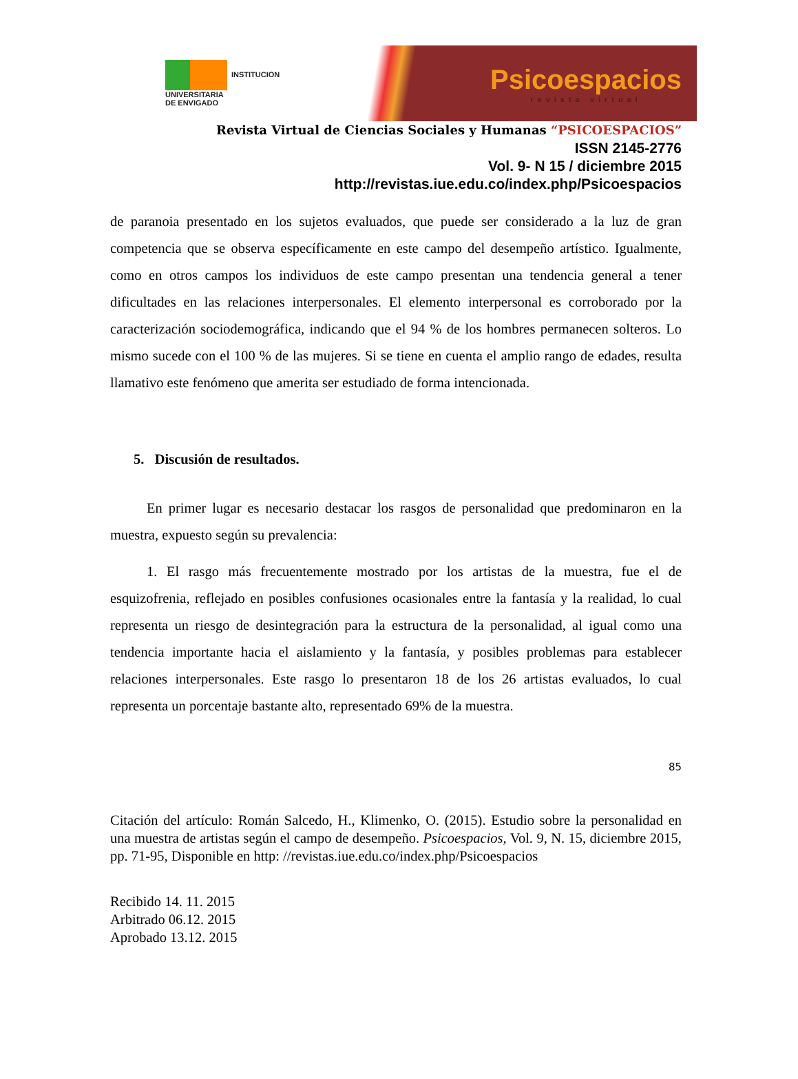INSTITUCION
UNIVERSITARIA
DE ENVIGADO
Psicoespacios
revista virtual
Revista Virtual de Ciencias Sociales y Humanas “PSICOESPACIOS”
ISSN 2145-2776
Vol. 9- N 15 / diciembre 2015
http://revistas.iue.edu.co/index.php/Psicoespacios
de paranoia presentado en los sujetos evaluados, que puede ser considerado a la luz de gran competencia que se observa específicamente en este campo del desempeño artístico. Igualmente, como en otros campos los individuos de este campo presentan una tendencia general a tener dificultades en las relaciones interpersonales. El elemento interpersonal es corroborado por la caracterización sociodemográfica, indicando que el 94 % de los hombres permanecen solteros. Lo mismo sucede con el 100 % de las mujeres. Si se tiene en cuenta el amplio rango de edades, resulta llamativo este fenómeno que amerita ser estudiado de forma intencionada.
5. Discusión de resultados.
En primer lugar es necesario destacar los rasgos de personalidad que predominaron en la muestra, expuesto según su prevalencia:
1. El rasgo más frecuentemente mostrado por los artistas de la muestra, fue el de esquizofrenia, reflejado en posibles confusiones ocasionales entre la fantasía y la realidad, lo cual representa un riesgo de desintegración para la estructura de la personalidad, al igual como una tendencia importante hacia el aislamiento y la fantasía, y posibles problemas para establecer relaciones interpersonales. Este rasgo lo presentaron 18 de los 26 artistas evaluados, lo cual representa un porcentaje bastante alto, representado 69% de la muestra.
85
Citación del artículo: Román Salcedo, H., Klimenko, O. (2015). Estudio sobre la personalidad en una muestra de artistas según el campo de desempeño. Psicoespacios, Vol. 9, N. 15, diciembre 2015, pp. 71-95, Disponible en http: //revistas.iue.edu.co/index.php/Psicoespacios
Recibido 14. 11. 2015
Arbitrado 06.12. 2015
Aprobado 13.12. 2015